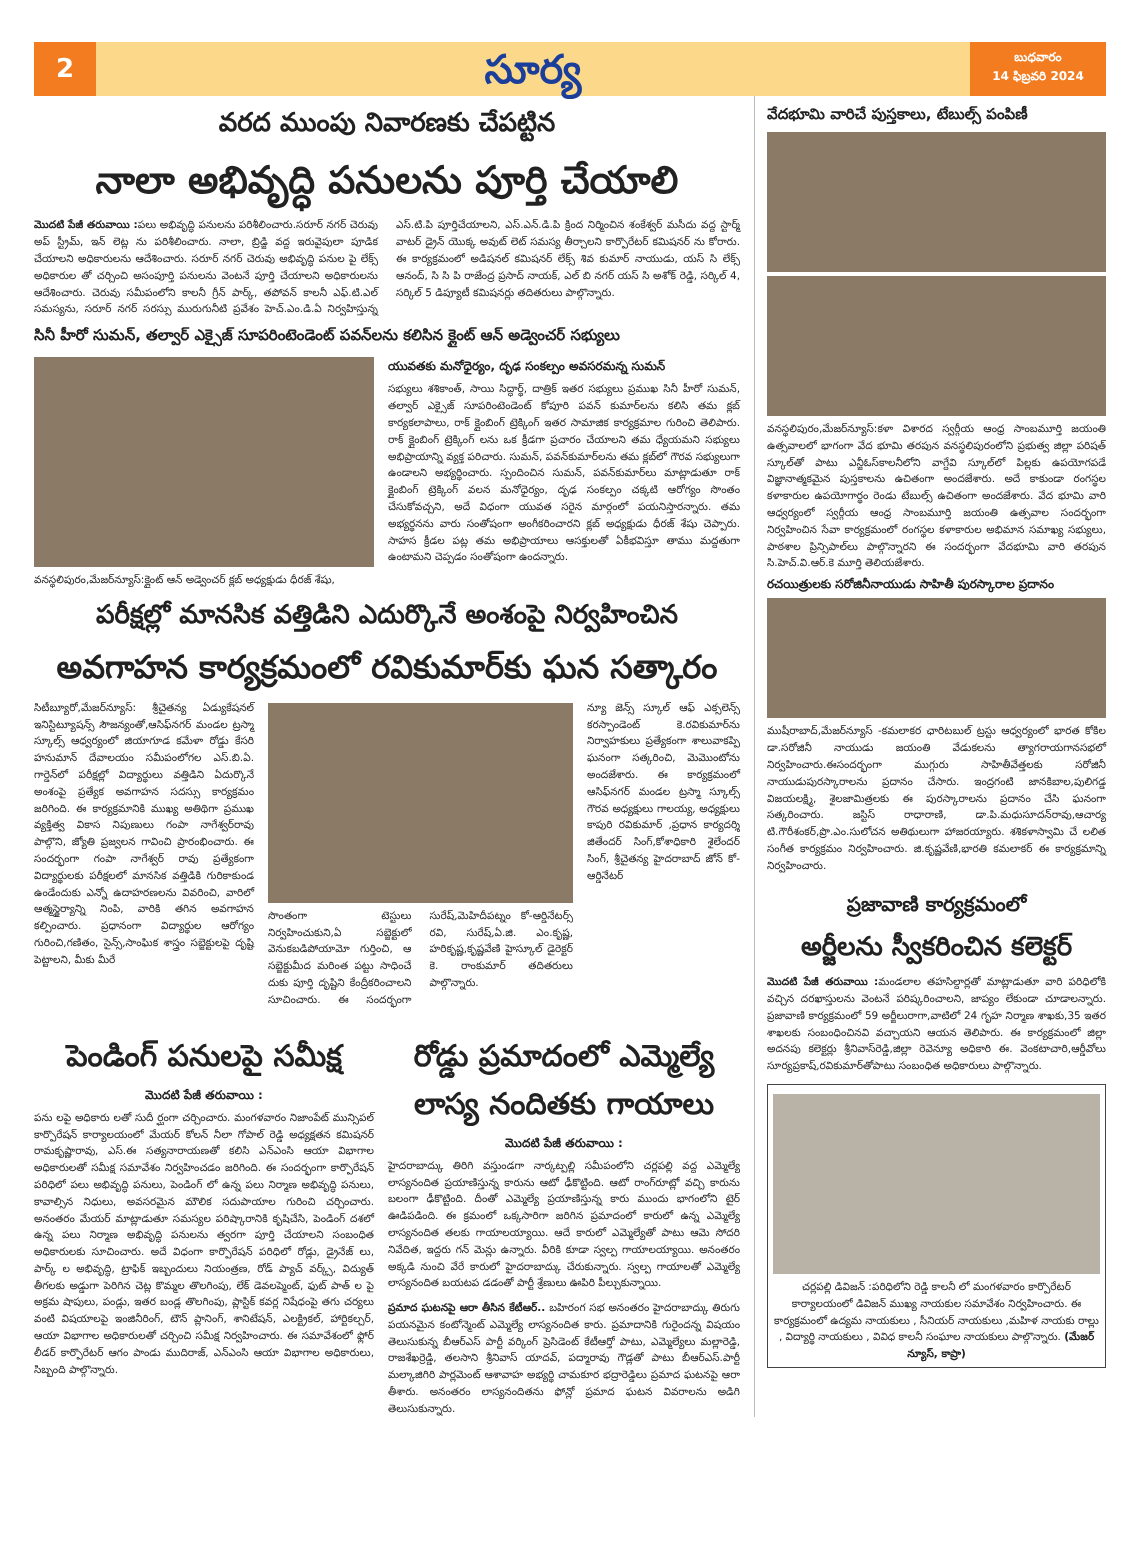2
సూర్య
బుధవారం
14 ఫిబ్రవరి 2024
వరద ముంపు నివారణకు చేపట్టిన
నాలా అభివృద్ధి పనులను పూర్తి చేయాలి
మొదటి పేజీ తరువాయి : పలు అభివృద్ధి పనులను పరిశీలించారు.సరూర్ నగర్ చెరువు అప్ స్ట్రీమ్, ఇన్ లెట్ల ను పరిశీలించారు. నాలా, బ్రిడ్జి వద్ద ఇరువైపులా పూడిక చేయాలని అధికారులను ఆదేశించారు. సరూర్ నగర్ చెరువు అభివృద్ధి పనుల పై లేక్స్ అధికారుల తో చర్చించి అసంపూర్తి పనులను వెంటనే పూర్తి చేయాలని అధికారులను ఆదేశించారు. చెరువు సమీపంలోని కాలనీ గ్రీన్ పార్క్, తపోవన్ కాలనీ ఎఫ్.టి.ఎల్ సమస్యను, సరూర్ నగర్ సరస్సు మురుగునీటి ప్రవేశం హెచ్.ఎం.డి.ఏ నిర్వహిస్తున్న ఎస్.టి.పి పూర్తిచేయాలని, ఎస్.ఎన్.డి.పి క్రింద నిర్మించిన శంకేశ్వర్ మసీదు వద్ద స్టార్మ్ వాటర్ డ్రైన్ యొక్క అవుట్ లెట్ సమస్య తీర్చాలని కార్పొరేటర్ కమిషనర్ ను కోరారు. ఈ కార్యక్రమంలో అడిషనల్ కమిషనర్ లేక్స్ శివ కుమార్ నాయుడు, యస్ సి లేక్స్ ఆనంద్, సి సి పి రాజేంద్ర ప్రసాద్ నాయక్, ఎల్ బి నగర్ యస్ సి అశోక్ రెడ్డి, సర్కిల్ 4, సర్కిల్ 5 డిప్యూటీ కమిషనర్లు తదితరులు పాల్గొన్నారు.
సినీ హీరో సుమన్, తల్వార్ ఎక్సైజ్ సూపరింటెండెంట్ పవన్‌లను కలిసిన క్లైంట్ ఆన్ అడ్వెంచర్ సభ్యులు
వనస్థలిపురం,మేజర్‌న్యూస్:క్లైంట్ ఆన్ అడ్వెంచర్ క్లబ్ అధ్యక్షుడు ధీరజ్ శేషు,
యువతకు మనోధైర్యం, దృఢ సంకల్పం అవసరమన్న సుమన్
సభ్యులు శశికాంత్, సాయి సిద్ధార్థ్, దాత్రిక్ ఇతర సభ్యులు ప్రముఖ సినీ హీరో సుమన్, తల్వార్ ఎక్సైజ్ సూపరింటెండెంట్ కోపూరి పవన్ కుమార్‌లను కలిసి తమ క్లబ్ కార్యకలాపాలు, రాక్ క్లైంబింగ్ ట్రెక్కింగ్ ఇతర సామాజిక కార్యక్రమాల గురించి తెలిపారు. రాక్ క్లైంబింగ్ ట్రెక్కింగ్ లను ఒక క్రీడగా ప్రచారం చేయాలని తమ ధ్యేయమని సభ్యులు అభిప్రాయాన్ని వ్యక్త పరిచారు. సుమన్, పవన్‌కుమార్‌లను తమ క్లబ్‌లో గౌరవ సభ్యులుగా ఉండాలని అభ్యర్థించారు. స్పందించిన సుమన్, పవన్‌కుమార్‌లు మాట్లాడుతూ రాక్ క్లైంబింగ్ ట్రెక్కింగ్ వలన మనోధైర్యం, దృఢ సంకల్పం చక్కటి ఆరోగ్యం సొంతం చేసుకోవచ్చని, అదే విధంగా యువత సరైన మార్గంలో పయనిస్తారన్నారు. తమ అభ్యర్థనను వారు సంతోషంగా అంగీకరించారని క్లబ్ అధ్యక్షుడు ధీరజ్ శేషు చెప్పారు. సాహస క్రీడల పట్ల తమ అభిప్రాయాలు ఆసక్తులతో ఏకీభవిస్తూ తాము మద్దతుగా ఉంటామని చెప్పడం సంతోషంగా ఉందన్నారు.
పరీక్షల్లో మానసిక వత్తిడిని ఎదుర్కొనే అంశంపై నిర్వహించిన
అవగాహన కార్యక్రమంలో రవికుమార్‌కు ఘన సత్కారం
సిటీబ్యూరో,మేజర్‌న్యూస్: శ్రీచైతన్య ఏడ్యుకేషనల్ ఇనిస్టిట్యూషన్స్ సౌజన్యంతో,ఆసిఫ్‌నగర్ మండల ట్రస్మా స్కూల్స్ ఆధ్వర్యంలో జియాగూడ కమేళా రోడ్డు కేసరి హనుమాన్ దేవాలయం సమీపంలోగల ఎస్.బి.ఏ. గార్డెన్‌లో పరీక్షల్లో విద్యార్థులు వత్తిడిని ఏదుర్కొనే అంశంపై ప్రత్యేక అవగాహన సదస్సు కార్యక్రమం జరిగింది. ఈ కార్యక్రమానికి ముఖ్య అతిథిగా ప్రముఖ వ్యక్తిత్వ వికాస నిపుణులు గంపా నాగేశ్వర్‌రావు పాల్గొని, జ్యోతి ప్రజ్వలన గావించి ప్రారంభించారు. ఈ సందర్భంగా గంపా నాగేశ్వర్ రావు ప్రత్యేకంగా విద్యార్థులకు పరీక్షలలో మానసిక వత్తిడికి గురికాకుండ ఉండేందుకు ఎన్నో ఉదాహరణలను వివరించి, వారిలో ఆత్మస్థైర్యాన్ని నింపి, వారికి తగిన అవగాహన కల్పించారు. ప్రధానంగా విద్యార్థుల ఆరోగ్యం గురించి,గణితం, సైన్స్,సాంఘిక శాస్త్రం సబ్జెక్టులపై దృష్టి పెట్టాలని, మీకు మీరే
సొంతంగా టెస్టులు నిర్వహించుకుని,ఏ సబ్జెక్టులో వెనుకబడిపోయామో గుర్తించి, ఆ సబ్జెక్టుమీద మరింత పట్టు సాధించే దుకు పూర్తి దృష్టిని కేంద్రీకరించాలని సూచించారు. ఈ సందర్భంగా సురేష్,మెహిదీపట్నం కో-ఆర్డినేటర్స్ రవి, సురేష్,ఏ.జి. ఎం.కృష్ణ, హరికృష్ణ,కృష్ణవేణి హైస్కూల్ డైరెక్టర్ కె. రాంకుమార్ తదితరులు పాల్గొన్నారు.
న్యూ జెన్స్ స్కూల్ ఆఫ్ ఎక్సలెన్స్ కరస్పాండెంట్ కె.రవికుమార్‌ను నిర్వాహకులు ప్రత్యేకంగా శాలువాకప్పి ఘనంగా సత్కరించి, మెమొంటోను అందజేశారు. ఈ కార్యక్రమంలో ఆసిఫ్‌నగర్ మండల ట్రస్మా స్కూల్స్ గౌరవ అధ్యక్షులు గాలయ్య, అధ్యక్షులు కాపురి రవికుమార్ ,ప్రధాన కార్యదర్శి జితేందర్ సింగ్,కోశాధికారి శైలేందర్ సింగ్, శ్రీచైతన్య హైదరాబాద్ జోన్ కో-ఆర్డినేటర్
పెండింగ్ పనులపై సమీక్ష
మొదటి పేజీ తరువాయి :
పను లపై అధికారు లతో సుదీ ర్ఘంగా చర్చించారు. మంగళవారం నిజాంపేట్ మున్సిపల్ కార్పొరేషన్ కార్యాలయంలో మేయర్ కోలన్ నీలా గోపాల్ రెడ్డి అధ్యక్షతన కమిషనర్ రామకృష్ణారావు, ఎస్.ఈ సత్యనారాయణతో కలిసి ఎన్ఎంసి ఆయా విభాగాల అధికారులతో సమీక్ష సమావేశం నిర్వహించడం జరిగింది. ఈ సందర్భంగా కార్పొరేషన్ పరిధిలో పలు అభివృద్ధి పనులు, పెండింగ్ లో ఉన్న పలు నిర్మాణ అభివృద్ధి పనులు, కావాల్సిన నిధులు, అవసరమైన మౌలిక సదుపాయాల గురించి చర్చించారు. అనంతరం మేయర్ మాట్లాడుతూ సమస్యల పరిష్కారానికి కృషిచేసి, పెండింగ్ దశలో ఉన్న పలు నిర్మాణ అభివృద్ధి పనులను త్వరగా పూర్తి చేయాలని సంబంధిత అధికారులకు సూచించారు. అదే విధంగా కార్పొరేషన్ పరిధిలో రోడ్లు, డ్రైనేజ్ లు, పార్క్ ల అభివృద్ధి, ట్రాఫిక్ ఇబ్బందులు నియంత్రణ, రోడ్ ప్యాచ్ వర్క్స్, విద్యుత్ తీగలకు అడ్డుగా పెరిగిన చెట్ల కొమ్మల తొలగింపు, లేక్ డెవలప్మెంట్, ఫుట్ పాత్ ల పై అక్రమ షాపులు, పండ్లు, ఇతర బండ్ల తొలగింపు, ప్లాస్టిక్ కవర్ల నిషేధంపై తగు చర్యలు వంటి విషయాలపై ఇంజినీరింగ్, టౌన్ ప్లానింగ్, శానిటేషన్, ఎలక్ట్రికల్, హార్టికల్చర్, ఆయా విభాగాల అధికారులతో చర్చించి సమీక్ష నిర్వహించారు. ఈ సమావేశంలో ఫ్లోర్ లీడర్ కార్పొరేటర్ ఆగం పాండు ముదిరాజ్, ఎన్ఎంసి ఆయా విభాగాల అధికారులు, సిబ్బంది పాల్గొన్నారు.
రోడ్డు ప్రమాదంలో ఎమ్మెల్యే
లాస్య నందితకు గాయాలు
మొదటి పేజీ తరువాయి :
హైదరాబాద్కు తిరిగి వస్తుండగా నార్కట్పల్లి సమీపంలోని చర్లపల్లి వద్ద ఎమ్మెల్యే లాస్యనందిత ప్రయాణిస్తున్న కారును ఆటో ఢీకొట్టింది. ఆటో రాంగ్‌రూట్లో వచ్చి కారును బలంగా ఢీకొట్టింది. దీంతో ఎమ్మెల్యే ప్రయాణిస్తున్న కారు ముందు భాగంలోని టైర్ ఊడిపడింది. ఈ క్రమంలో ఒక్కసారిగా జరిగిన ప్రమాదంలో కారులో ఉన్న ఎమ్మెల్యే లాస్యనందిత తలకు గాయాలయ్యాయి. ఆదే కారులో ఎమ్మెల్యేతో పాటు ఆమె సోదరి నివేదిత, ఇద్దరు గన్ మెన్లు ఉన్నారు. వీరికి కూడా స్వల్ప గాయాలయ్యాయి. అనంతరం అక్కడి నుంచి వేరే కారులో హైదరాబాద్కు చేరుకున్నారు. స్వల్ప గాయాలతో ఎమ్మెల్యే లాస్యనందిత బయటప డడంతో పార్టీ శ్రేణులు ఊపిరి పీల్చుకున్నాయి.
ప్రమాద ఘటనపై ఆరా తీసిన కేటీఆర్.. బహిరంగ సభ అనంతరం హైదరాబాద్కు తిరుగు పయనమైన కంటోన్మెంట్ ఎమ్మెల్యే లాస్యనందిత కారు. ప్రమాదానికి గురైందన్న విషయం తెలుసుకున్న బీఆర్ఎస్ పార్టీ వర్కింగ్ ప్రెసిడెంట్ కేటీఆర్తో పాటు, ఎమ్మెల్యేలు మల్లారెడ్డి, రాజశేఖర్రెడ్డి, తలసాని శ్రీనివాస్ యాదవ్, పద్మారావు గౌడ్లతో పాటు బీఆర్ఎస్.పార్టీ మల్కాజిగిరి పార్లమెంట్ ఆశావాహ అభ్యర్థి చామకూర భద్రారెడ్డిలు ప్రమాద ఘటనపై ఆరా తీశారు. అనంతరం లాస్యనందితను ఫోన్లో ప్రమాద ఘటన వివరాలను అడిగి తెలుసుకున్నారు.
వేదభూమి వారిచే పుస్తకాలు, టేబుల్స్ పంపిణీ
వనస్థలిపురం,మేజర్‌న్యూస్:కళా విశారద స్వర్గీయ ఆంధ్ర సాంబమూర్తి జయంతి ఉత్సవాలలో భాగంగా వేద భూమి తరపున వనస్థలిపురంలోని ప్రభుత్వ జిల్లా పరిషత్ స్కూల్‌తో పాటు ఎన్జీఓస్‌కాలనీలోని వాగ్దేవి స్కూల్‌లో పిల్లకు ఉపయోగపడే విజ్ఞానాత్మకమైన పుస్తకాలను ఉచితంగా అందజేశారు. అదే కాకుండా రంగస్థల కళాకారుల ఉపయోగార్థం రెండు టేబుల్స్ ఉచితంగా అందజేశారు. వేద భూమి వారి ఆధ్వర్యంలో స్వర్గీయ ఆంధ్ర సాంబమూర్తి జయంతి ఉత్సవాల సందర్భంగా నిర్వహించిన సేవా కార్యక్రమంలో రంగస్థల కళాకారుల అభిమాన సమాఖ్య సభ్యులు, పాఠశాల ప్రిన్సిపాల్‌లు పాల్గొన్నారని ఈ సందర్భంగా వేదభూమి వారి తరపున సి.హెచ్.వి.ఆర్.కె మూర్తి తెలియజేశారు.
రచయిత్రులకు సరోజినీనాయుడు సాహితీ పురస్కారాల ప్రదానం
ముషీరాబాద్,మేజర్‌న్యూస్ -కమలాకర ఛారిటబుల్ ట్రస్టు ఆధ్వర్యంలో భారత కోకిల డా.సరోజినీ నాయుడు జయంతి వేడుకలను త్యాగరాయగానసభలో నిర్వహించారు.ఈసందర్భంగా ముగ్గురు సాహితీవేత్తలకు సరోజినీ నాయుడుపురస్కారాలను ప్రదానం చేసారు. ఇంద్రగంటి జానకిబాల,పులిగడ్డ విజయలక్ష్మి, శైలజామిత్రలకు ఈ పురస్కారాలను ప్రదానం చేసి ఘనంగా సత్కరించారు. జస్టిస్ రాధారాణి, డా.పి.మధుసూదన్‌రావు,ఆచార్య టి.గౌరీశంకర్,ప్రొ.ఎం.సులోచన అతిథులుగా హాజరయ్యారు. శశికళాస్వామి చే లలిత సంగీత కార్యక్రమం నిర్వహించారు. జి.కృష్ణవేణి,భారతి కమలాకర్ ఈ కార్యక్రమాన్ని నిర్వహించారు.
ప్రజావాణి కార్యక్రమంలో
అర్జీలను స్వీకరించిన కలెక్టర్
మొదటి పేజీ తరువాయి : మండలాల తహసిల్దార్లతో మాట్లాడుతూ వారి పరిధిలోకి వచ్చిన దరఖాస్తులను వెంటనే పరిష్కరించాలని, జాప్యం లేకుండా చూడాలన్నారు. ప్రజావాణి కార్యక్రమంలో 59 అర్జీలురాగా,వాటిలో 24 గృహ నిర్మాణ శాఖకు,35 ఇతర శాఖలకు సంబంధించినవి వచ్చాయని ఆయన తెలిపారు. ఈ కార్యక్రమంలో జిల్లా అదనపు కలెక్టర్లు శ్రీనివాస్‌రెడ్డి,జిల్లా రెవెన్యూ అధికారి ఈ. వెంకటాచారి,ఆర్డీవోలు సూర్యప్రకాష్,రవికుమార్‌తోపాటు సంబంధిత అధికారులు పాల్గొన్నారు.
చర్లపల్లి డివిజన్ :పరిధిలోని రెడ్డి కాలనీ లో మంగళవారం కార్పొరేటర్ కార్యాలయంలో డివిజన్ ముఖ్య నాయకుల సమావేశం నిర్వహించారు. ఈ కార్యక్రమంలో ఉద్యమ నాయకులు , సీనియర్ నాయకులు ,మహిళ నాయకు రాల్లు , విద్యార్థి నాయకులు , వివిధ కాలనీ సంఘాల నాయకులు పాల్గొన్నారు. (మేజర్ న్యూస్, కాప్రా)